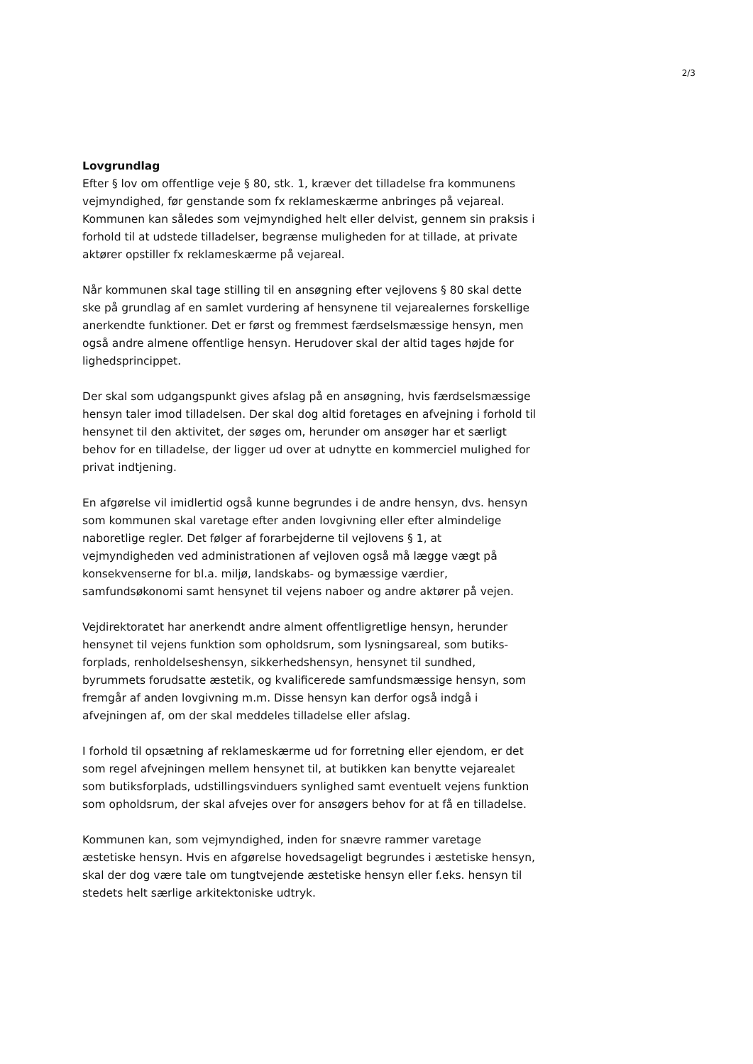2/3
Lovgrundlag
Efter § lov om offentlige veje § 80, stk. 1, kræver det tilladelse fra kommunens vejmyndighed, før genstande som fx reklameskærme anbringes på vejareal. Kommunen kan således som vejmyndighed helt eller delvist, gennem sin praksis i forhold til at udstede tilladelser, begrænse muligheden for at tillade, at private aktører opstiller fx reklameskærme på vejareal.
Når kommunen skal tage stilling til en ansøgning efter vejlovens § 80 skal dette ske på grundlag af en samlet vurdering af hensynene til vejarealernes forskellige anerkendte funktioner. Det er først og fremmest færdselsmæssige hensyn, men også andre almene offentlige hensyn. Herudover skal der altid tages højde for lighedsprincippet.
Der skal som udgangspunkt gives afslag på en ansøgning, hvis færdselsmæssige hensyn taler imod tilladelsen. Der skal dog altid foretages en afvejning i forhold til hensynet til den aktivitet, der søges om, herunder om ansøger har et særligt behov for en tilladelse, der ligger ud over at udnytte en kommerciel mulighed for privat indtjening.
En afgørelse vil imidlertid også kunne begrundes i de andre hensyn, dvs. hensyn som kommunen skal varetage efter anden lovgivning eller efter almindelige naboretlige regler. Det følger af forarbejderne til vejlovens § 1, at vejmyndigheden ved administrationen af vejloven også må lægge vægt på konsekvenserne for bl.a. miljø, landskabs- og bymæssige værdier, samfundsøkonomi samt hensynet til vejens naboer og andre aktører på vejen.
Vejdirektoratet har anerkendt andre alment offentligretlige hensyn, herunder hensynet til vejens funktion som opholdsrum, som lysningsareal, som butiks-forplads, renholdelseshensyn, sikkerhedshensyn, hensynet til sundhed, byrummets forudsatte æstetik, og kvalificerede samfundsmæssige hensyn, som fremgår af anden lovgivning m.m. Disse hensyn kan derfor også indgå i afvejningen af, om der skal meddeles tilladelse eller afslag.
I forhold til opsætning af reklameskærme ud for forretning eller ejendom, er det som regel afvejningen mellem hensynet til, at butikken kan benytte vejarealet som butiksforplads, udstillingsvinduers synlighed samt eventuelt vejens funktion som opholdsrum, der skal afvejes over for ansøgers behov for at få en tilladelse.
Kommunen kan, som vejmyndighed, inden for snævre rammer varetage æstetiske hensyn. Hvis en afgørelse hovedsageligt begrundes i æstetiske hensyn, skal der dog være tale om tungtvejende æstetiske hensyn eller f.eks. hensyn til stedets helt særlige arkitektoniske udtryk.